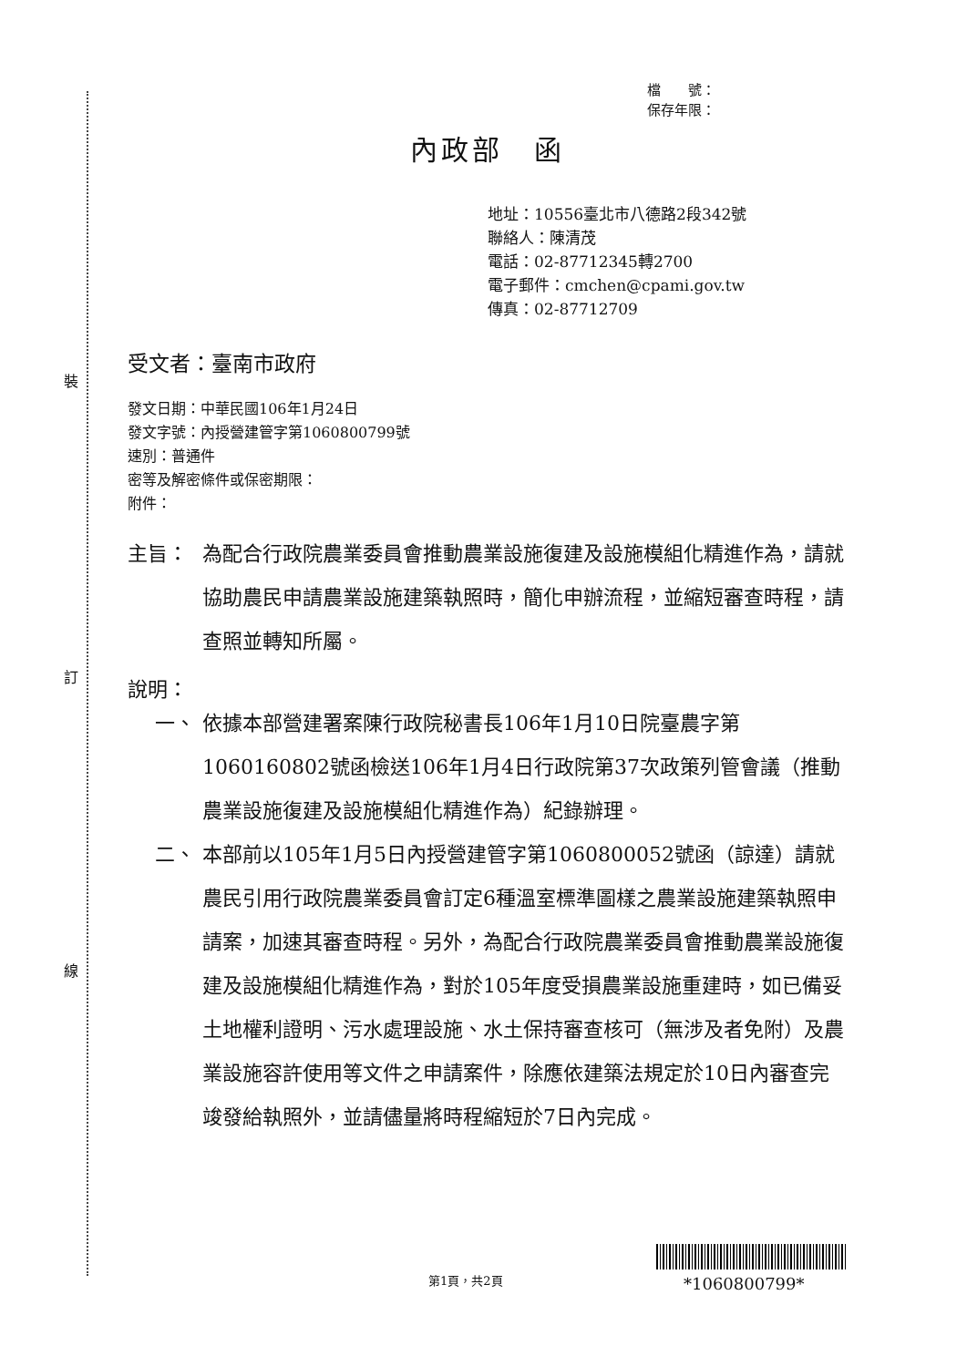裝
訂
線
檔　　號：
保存年限：
內政部　函
地址：10556臺北市八德路2段342號
聯絡人：陳清茂
電話：02-87712345轉2700
電子郵件：cmchen@cpami.gov.tw
傳真：02-87712709
受文者：臺南市政府
發文日期：中華民國106年1月24日
發文字號：內授營建管字第1060800799號
速別：普通件
密等及解密條件或保密期限：
附件：
主旨： 為配合行政院農業委員會推動農業設施復建及設施模組化精進作為，請就協助農民申請農業設施建築執照時，簡化申辦流程，並縮短審查時程，請查照並轉知所屬。
說明：
一、 依據本部營建署案陳行政院秘書長106年1月10日院臺農字第1060160802號函檢送106年1月4日行政院第37次政策列管會議（推動農業設施復建及設施模組化精進作為）紀錄辦理。
二、 本部前以105年1月5日內授營建管字第1060800052號函（諒達）請就農民引用行政院農業委員會訂定6種溫室標準圖樣之農業設施建築執照申請案，加速其審查時程。另外，為配合行政院農業委員會推動農業設施復建及設施模組化精進作為，對於105年度受損農業設施重建時，如已備妥土地權利證明、污水處理設施、水土保持審查核可（無涉及者免附）及農業設施容許使用等文件之申請案件，除應依建築法規定於10日內審查完竣發給執照外，並請儘量將時程縮短於7日內完成。
*1060800799*
第1頁，共2頁